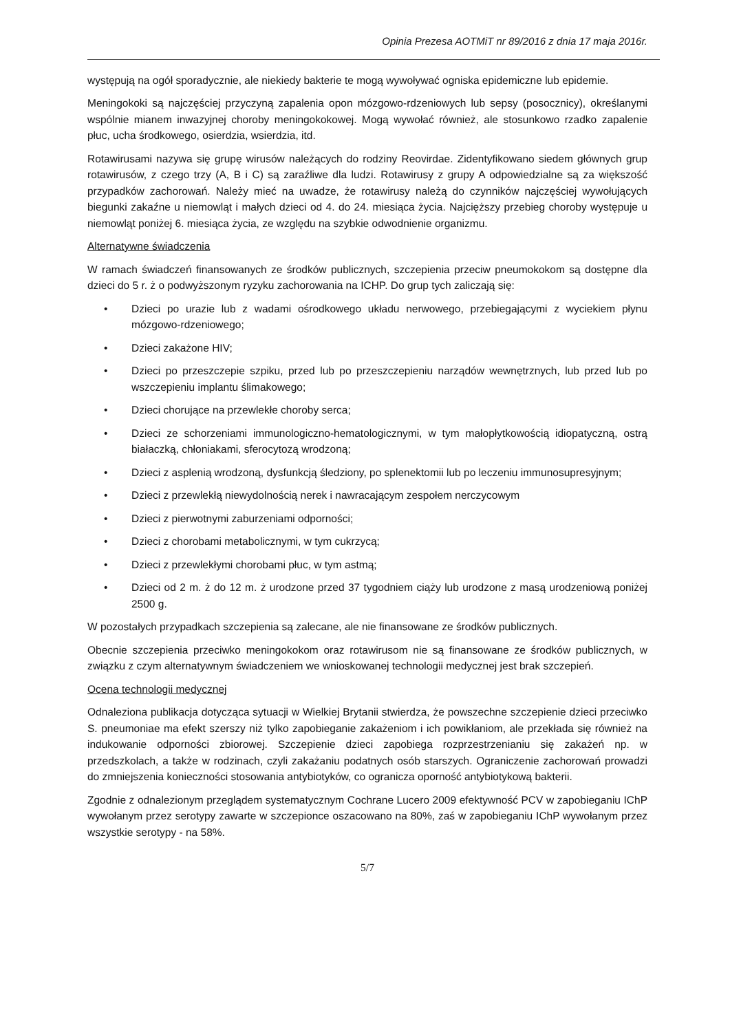Opinia Prezesa AOTMiT nr 89/2016 z dnia 17 maja 2016r.
występują na ogół sporadycznie, ale niekiedy bakterie te mogą wywoływać ogniska epidemiczne lub epidemie.
Meningokoki są najczęściej przyczyną zapalenia opon mózgowo-rdzeniowych lub sepsy (posocznicy), określanymi wspólnie mianem inwazyjnej choroby meningokokowej. Mogą wywołać również, ale stosunkowo rzadko zapalenie płuc, ucha środkowego, osierdzia, wsierdzia, itd.
Rotawirusami nazywa się grupę wirusów należących do rodziny Reovirdae. Zidentyfikowano siedem głównych grup rotawirusów, z czego trzy (A, B i C) są zaraźliwe dla ludzi. Rotawirusy z grupy A odpowiedzialne są za większość przypadków zachorowań. Należy mieć na uwadze, że rotawirusy należą do czynników najczęściej wywołujących biegunki zakaźne u niemowląt i małych dzieci od 4. do 24. miesiąca życia. Najcięższy przebieg choroby występuje u niemowląt poniżej 6. miesiąca życia, ze względu na szybkie odwodnienie organizmu.
Alternatywne świadczenia
W ramach świadczeń finansowanych ze środków publicznych, szczepienia przeciw pneumokokom są dostępne dla dzieci do 5 r. ż o podwyższonym ryzyku zachorowania na ICHP. Do grup tych zaliczają się:
• Dzieci po urazie lub z wadami ośrodkowego układu nerwowego, przebiegającymi z wyciekiem płynu mózgowo-rdzeniowego;
• Dzieci zakażone HIV;
• Dzieci po przeszczepie szpiku, przed lub po przeszczepieniu narządów wewnętrznych, lub przed lub po wszczepieniu implantu ślimakowego;
• Dzieci chorujące na przewlekłe choroby serca;
• Dzieci ze schorzeniami immunologiczno-hematologicznymi, w tym małopłytkowością idiopatyczną, ostrą białaczką, chłoniakami, sferocytozą wrodzoną;
• Dzieci z asplenią wrodzoną, dysfunkcją śledziony, po splenektomii lub po leczeniu immunosupresyjnym;
• Dzieci z przewlekłą niewydolnością nerek i nawracającym zespołem nerczycowym
• Dzieci z pierwotnymi zaburzeniami odporności;
• Dzieci z chorobami metabolicznymi, w tym cukrzycą;
• Dzieci z przewlekłymi chorobami płuc, w tym astmą;
• Dzieci od 2 m. ż do 12 m. ż urodzone przed 37 tygodniem ciąży lub urodzone z masą urodzeniową poniżej 2500 g.
W pozostałych przypadkach szczepienia są zalecane, ale nie finansowane ze środków publicznych.
Obecnie szczepienia przeciwko meningokokom oraz rotawirusom nie są finansowane ze środków publicznych, w związku z czym alternatywnym świadczeniem we wnioskowanej technologii medycznej jest brak szczepień.
Ocena technologii medycznej
Odnaleziona publikacja dotycząca sytuacji w Wielkiej Brytanii stwierdza, że powszechne szczepienie dzieci przeciwko S. pneumoniae ma efekt szerszy niż tylko zapobieganie zakażeniom i ich powikłaniom, ale przekłada się również na indukowanie odporności zbiorowej. Szczepienie dzieci zapobiega rozprzestrzenianiu się zakażeń np. w przedszkolach, a także w rodzinach, czyli zakażaniu podatnych osób starszych. Ograniczenie zachorowań prowadzi do zmniejszenia konieczności stosowania antybiotyków, co ogranicza oporność antybiotykową bakterii.
Zgodnie z odnalezionym przeglądem systematycznym Cochrane Lucero 2009 efektywność PCV w zapobieganiu IChP wywołanym przez serotypy zawarte w szczepionce oszacowano na 80%, zaś w zapobieganiu IChP wywołanym przez wszystkie serotypy - na 58%.
5/7